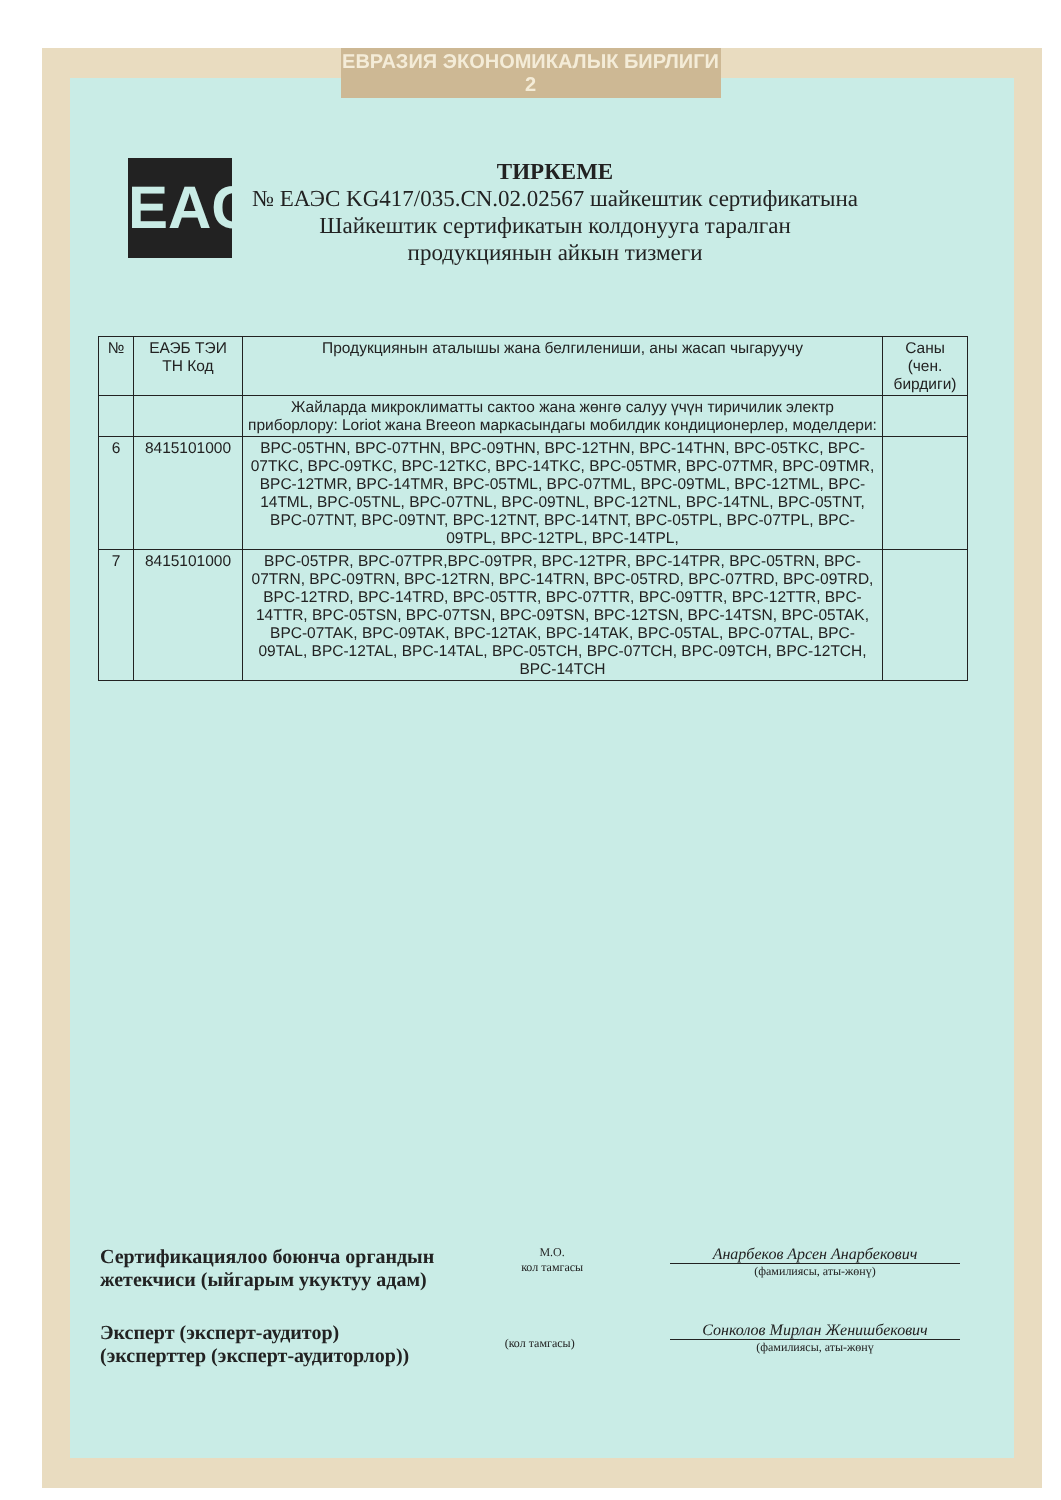ЕВРАЗИЯ ЭКОНОМИКАЛЫК БИРЛИГИ 2
EAC
ТИРКЕМЕ
№ ЕАЭС KG417/035.CN.02.02567 шайкештик сертификатына
Шайкештик сертификатын колдонууга таралган
продукциянын айкын тизмеги
| № | ЕАЭБ ТЭИ ТН Код | Продукциянын аталышы жана белгилениши, аны жасап чыгаруучу | Саны (чен. бирдиги) |
| --- | --- | --- | --- |
| | | Жайларда микроклиматты сактоо жана жөнгө салуу үчүн тиричилик электр приборлору: Loriot жана Breeon маркасындагы мобилдик кондиционерлер, моделдери: | |
| 6 | 8415101000 | BPC-05THN, BPC-07THN, BPC-09THN, BPC-12THN, BPC-14THN, BPC-05TKC, BPC-07TKC, BPC-09TKC, BPC-12TKC, BPC-14TKC, BPC-05TMR, BPC-07TMR, BPC-09TMR, BPC-12TMR, BPC-14TMR, BPC-05TML, BPC-07TML, BPC-09TML, BPC-12TML, BPC-14TML, BPC-05TNL, BPC-07TNL, BPC-09TNL, BPC-12TNL, BPC-14TNL, BPC-05TNT, BPC-07TNT, BPC-09TNT, BPC-12TNT, BPC-14TNT, BPC-05TPL, BPC-07TPL, BPC-09TPL, BPC-12TPL, BPC-14TPL, | |
| 7 | 8415101000 | BPC-05TPR, BPC-07TPR,BPC-09TPR, BPC-12TPR, BPC-14TPR, BPC-05TRN, BPC-07TRN, BPC-09TRN, BPC-12TRN, BPC-14TRN, BPC-05TRD, BPC-07TRD, BPC-09TRD, BPC-12TRD, BPC-14TRD, BPC-05TTR, BPC-07TTR, BPC-09TTR, BPC-12TTR, BPC-14TTR, BPC-05TSN, BPC-07TSN, BPC-09TSN, BPC-12TSN, BPC-14TSN, BPC-05TAK, BPC-07TAK, BPC-09TAK, BPC-12TAK, BPC-14TAK, BPC-05TAL, BPC-07TAL, BPC-09TAL, BPC-12TAL, BPC-14TAL, BPC-05TCH, BPC-07TCH, BPC-09TCH, BPC-12TCH, BPC-14TCH | |
Сертификациялоо боюнча органдын
жетекчиси (ыйгарым укуктуу адам)
М.О.
кол тамгасы
Анарбеков Арсен Анарбекович
(фамилиясы, аты-жөнү)
Эксперт (эксперт-аудитор)
(эксперттер (эксперт-аудиторлор))
(кол тамгасы)
Сонколов Мирлан Женишбекович
(фамилиясы, аты-жөнү